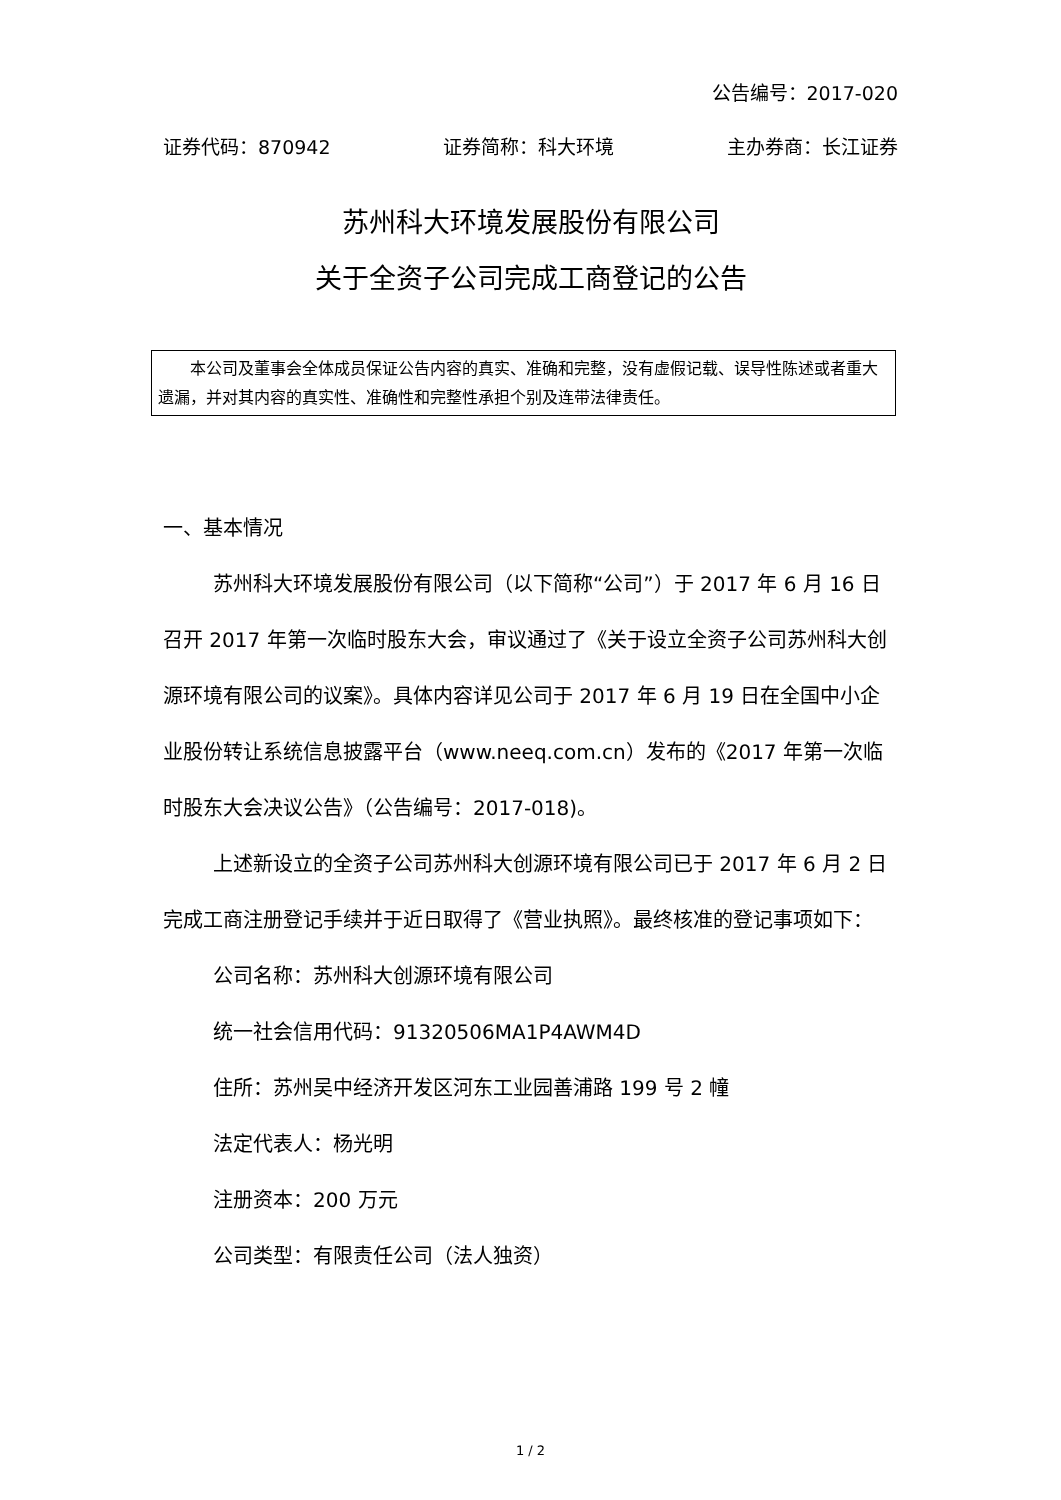公告编号：2017-020
证券代码：870942 证券简称：科大环境 主办券商：长江证券
苏州科大环境发展股份有限公司
关于全资子公司完成工商登记的公告
本公司及董事会全体成员保证公告内容的真实、准确和完整，没有虚假记载、误导性陈述或者重大遗漏，并对其内容的真实性、准确性和完整性承担个别及连带法律责任。
一、基本情况
苏州科大环境发展股份有限公司（以下简称“公司”）于 2017 年 6 月 16 日召开 2017 年第一次临时股东大会，审议通过了《关于设立全资子公司苏州科大创源环境有限公司的议案》。具体内容详见公司于 2017 年 6 月 19 日在全国中小企业股份转让系统信息披露平台（www.neeq.com.cn）发布的《2017 年第一次临时股东大会决议公告》（公告编号：2017-018)。
上述新设立的全资子公司苏州科大创源环境有限公司已于 2017 年 6 月 2 日完成工商注册登记手续并于近日取得了《营业执照》。最终核准的登记事项如下：
公司名称：苏州科大创源环境有限公司
统一社会信用代码：91320506MA1P4AWM4D
住所：苏州吴中经济开发区河东工业园善浦路 199 号 2 幢
法定代表人：杨光明
注册资本：200 万元
公司类型：有限责任公司（法人独资）
1 / 2